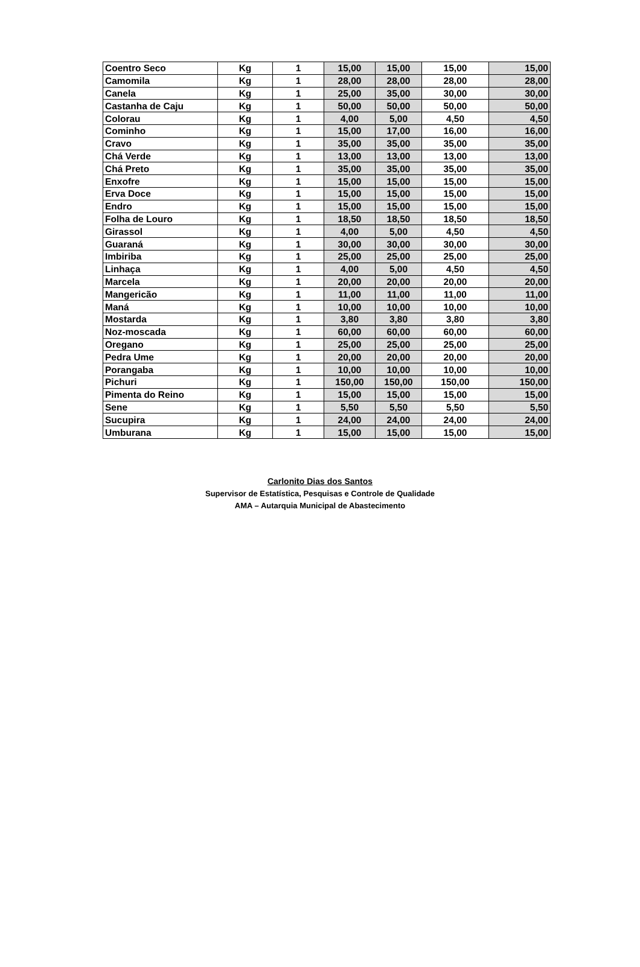| Coentro Seco | Kg | 1 | 15,00 | 15,00 | 15,00 | 15,00 |
| Camomila | Kg | 1 | 28,00 | 28,00 | 28,00 | 28,00 |
| Canela | Kg | 1 | 25,00 | 35,00 | 30,00 | 30,00 |
| Castanha de Caju | Kg | 1 | 50,00 | 50,00 | 50,00 | 50,00 |
| Colorau | Kg | 1 | 4,00 | 5,00 | 4,50 | 4,50 |
| Cominho | Kg | 1 | 15,00 | 17,00 | 16,00 | 16,00 |
| Cravo | Kg | 1 | 35,00 | 35,00 | 35,00 | 35,00 |
| Chá Verde | Kg | 1 | 13,00 | 13,00 | 13,00 | 13,00 |
| Chá Preto | Kg | 1 | 35,00 | 35,00 | 35,00 | 35,00 |
| Enxofre | Kg | 1 | 15,00 | 15,00 | 15,00 | 15,00 |
| Erva Doce | Kg | 1 | 15,00 | 15,00 | 15,00 | 15,00 |
| Endro | Kg | 1 | 15,00 | 15,00 | 15,00 | 15,00 |
| Folha de Louro | Kg | 1 | 18,50 | 18,50 | 18,50 | 18,50 |
| Girassol | Kg | 1 | 4,00 | 5,00 | 4,50 | 4,50 |
| Guaraná | Kg | 1 | 30,00 | 30,00 | 30,00 | 30,00 |
| Imbiriba | Kg | 1 | 25,00 | 25,00 | 25,00 | 25,00 |
| Linhaça | Kg | 1 | 4,00 | 5,00 | 4,50 | 4,50 |
| Marcela | Kg | 1 | 20,00 | 20,00 | 20,00 | 20,00 |
| Mangericão | Kg | 1 | 11,00 | 11,00 | 11,00 | 11,00 |
| Maná | Kg | 1 | 10,00 | 10,00 | 10,00 | 10,00 |
| Mostarda | Kg | 1 | 3,80 | 3,80 | 3,80 | 3,80 |
| Noz-moscada | Kg | 1 | 60,00 | 60,00 | 60,00 | 60,00 |
| Oregano | Kg | 1 | 25,00 | 25,00 | 25,00 | 25,00 |
| Pedra Ume | Kg | 1 | 20,00 | 20,00 | 20,00 | 20,00 |
| Porangaba | Kg | 1 | 10,00 | 10,00 | 10,00 | 10,00 |
| Pichuri | Kg | 1 | 150,00 | 150,00 | 150,00 | 150,00 |
| Pimenta do Reino | Kg | 1 | 15,00 | 15,00 | 15,00 | 15,00 |
| Sene | Kg | 1 | 5,50 | 5,50 | 5,50 | 5,50 |
| Sucupira | Kg | 1 | 24,00 | 24,00 | 24,00 | 24,00 |
| Umburana | Kg | 1 | 15,00 | 15,00 | 15,00 | 15,00 |
Carlonito Dias dos Santos
Supervisor de Estatística, Pesquisas e Controle de Qualidade
AMA – Autarquia Municipal de Abastecimento